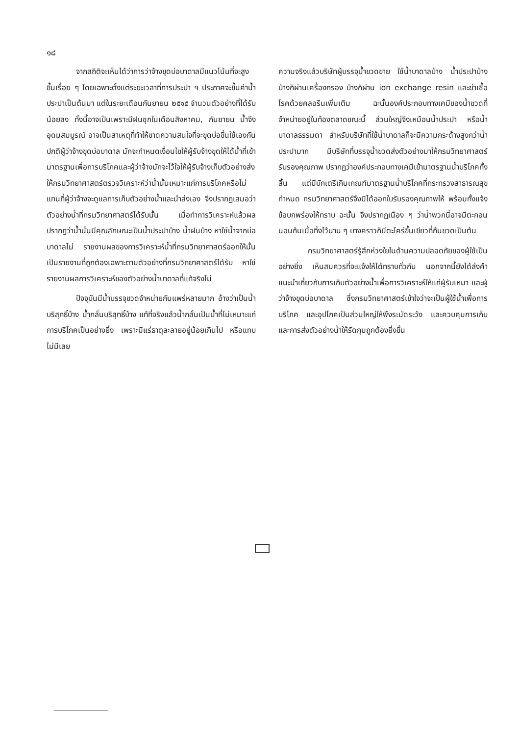๑๘
จากสถิติจะเห็นได้ว่าการว่าจ้างขุดบ่อบาดาลมีแนวโน้มที่จะสูงขึ้นเรื่อย ๆ โดยเฉพาะตั้งแต่ระยะเวลาที่การประปา ฯ ประกาศจะขึ้นค่าน้ำประปาเป็นต้นมา แต่ในระยะเดือนกันยายน ๒๕๑๕ จำนวนตัวอย่างที่ได้รับน้อยลง ทั้งนี้อาจเป็นเพราะมีฝนชุกในเดือนสิงหาคม, กันยายน น้ำจึงอุดมสมบูรณ์ อาจเป็นสาเหตุที่ทำให้ขาดความสนใจที่จะขุดบ่อขึ้นใช้เองกัน ปกติผู้ว่าจ้างขุดบ่อบาดาล มักจะกำหนดเงื่อนไขให้ผู้รับจ้างขุดให้ได้น้ำที่เข้ามาตรฐานเพื่อการบริโภคและผู้ว่าจ้างมักจะไว้ใจให้ผู้รับจ้างเก็บตัวอย่างส่งให้กรมวิทยาศาสตร์ตรวจวิเคราะห์ว่าน้ำนั้นเหมาะแก่การบริโภคหรือไม่ แทนที่ผู้ว่าจ้างจะดูแลการเก็บตัวอย่างน้ำและนำส่งเอง จึงปรากฏเสมอว่าตัวอย่างน้ำที่กรมวิทยาศาสตร์ได้รับนั้น เมื่อทำการวิเคราะห์แล้วผลปรากฏว่าน้ำนั้นมีคุณลักษณะเป็นน้ำประปาบ้าง น้ำฝนบ้าง หาใช่น้ำจากบ่อบาดาลไม่ รายงานผลของการวิเคราะห์น้ำที่กรมวิทยาศาสตร์ออกให้นั้น เป็นรายงานที่ถูกต้องเฉพาะตามตัวอย่างที่กรมวิทยาศาสตร์ได้รับ หาใช่รายงานผลการวิเคราะห์ของตัวอย่างน้ำบาดาลที่แท้จริงไม่
ปัจจุบันมีน้ำบรรจุขวดจำหน่ายกันแพร่หลายมาก อ้างว่าเป็นน้ำบริสุทธิ์บ้าง น้ำกลั่นบริสุทธิ์บ้าง แท้ที่จริงแล้วน้ำกลั่นเป็นน้ำที่ไม่เหมาะแก่การบริโภคเป็นอย่างยิ่ง เพราะมีแร่ธาตุละลายอยู่น้อยเกินไป หรือแทบไม่มีเลย
ความจริงแล้วบริษัทผู้บรรจุน้ำขวดขาย ใช้น้ำบาดาลบ้าง น้ำประปาบ้าง บ้างก็ผ่านเครื่องกรอง บ้างก็ผ่าน ion exchange resin และฆ่าเชื้อโรคด้วยคลอรีนเพิ่มเติม ฉะนั้นองค์ประกอบทางเคมีของน้ำขวดที่จำหน่ายอยู่ในท้องตลาดขณะนี้ ส่วนใหญ่จึงเหมือนน้ำประปา หรือน้ำบาดาลธรรมดา สำหรับบริษัทที่ใช้น้ำบาดาลก็จะมีความกระด้างสูงกว่าน้ำประปามาก มีบริษัทที่บรรจุน้ำขวดส่งตัวอย่างมาให้กรมวิทยาศาสตร์รับรองคุณภาพ ปรากฏว่าองค์ประกอบทางเคมีเข้ามาตรฐานน้ำบริโภคทั้งสิ้น แต่มีบักเตรีเกินเกณฑ์มาตรฐานน้ำบริโภคที่กระทรวงสาธารณสุขกำหนด กรมวิทยาศาสตร์จึงมิได้ออกใบรับรองคุณภาพให้ พร้อมทั้งแจ้งข้อบกพร่องให้ทราบ ฉะนั้น จึงปรากฏเนือง ๆ ว่าน้ำพวกนี้อาจมีตะกอนนอนก้นเมื่อทิ้งไว้นาน ๆ บางคราวก็มีตะไคร่ขึ้นเขียวที่ก้นขวดเป็นต้น
กรมวิทยาศาสตร์รู้สึกห่วงใยในด้านความปลอดภัยของผู้ใช้เป็นอย่างยิ่ง เห็นสมควรที่จะแจ้งให้ได้ทราบทั่วกัน นอกจากนี้ยังได้ส่งคำแนะนำเกี่ยวกับการเก็บตัวอย่างน้ำเพื่อการวิเคราะห์ให้แก่ผู้รับเหมา และผู้ว่าจ้างขุดบ่อบาดาล ซึ่งกรมวิทยาศาสตร์เข้าใจว่าจะเป็นผู้ใช้น้ำเพื่อการบริโภค และอุปโภคเป็นส่วนใหญ่ให้พึงระมัดระวัง และควบคุมการเก็บ และการส่งตัวอย่างน้ำให้รัดกุมถูกต้องยิ่งขึ้น